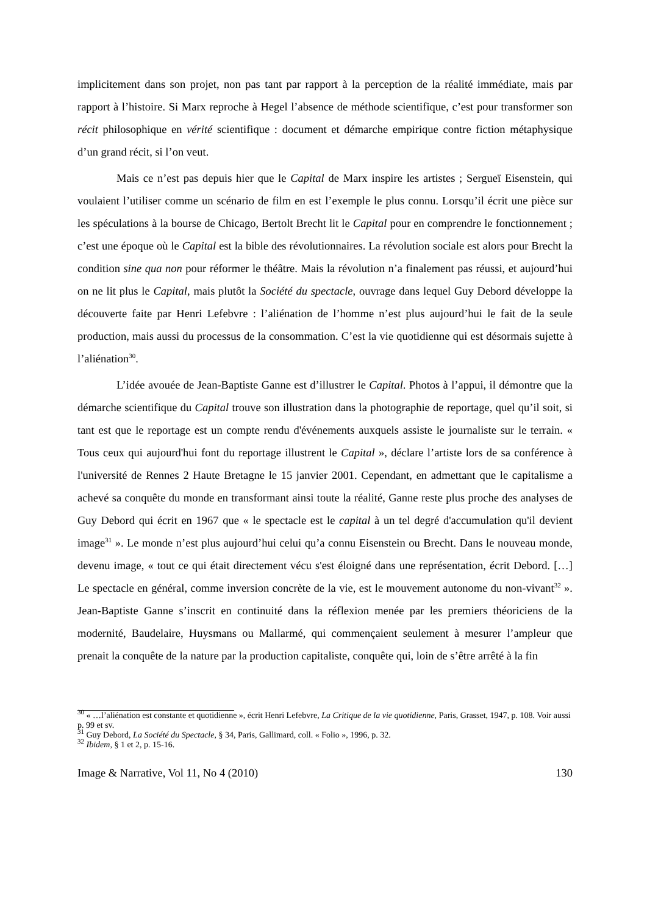implicitement dans son projet, non pas tant par rapport à la perception de la réalité immédiate, mais par rapport à l’histoire. Si Marx reproche à Hegel l’absence de méthode scientifique, c’est pour transformer son récit philosophique en vérité scientifique : document et démarche empirique contre fiction métaphysique d’un grand récit, si l’on veut.
Mais ce n’est pas depuis hier que le Capital de Marx inspire les artistes ; Sergueï Eisenstein, qui voulaient l’utiliser comme un scénario de film en est l’exemple le plus connu. Lorsqu’il écrit une pièce sur les spéculations à la bourse de Chicago, Bertolt Brecht lit le Capital pour en comprendre le fonctionnement ; c’est une époque où le Capital est la bible des révolutionnaires. La révolution sociale est alors pour Brecht la condition sine qua non pour réformer le théâtre. Mais la révolution n’a finalement pas réussi, et aujourd’hui on ne lit plus le Capital, mais plutôt la Société du spectacle, ouvrage dans lequel Guy Debord développe la découverte faite par Henri Lefebvre : l’aliénation de l’homme n’est plus aujourd’hui le fait de la seule production, mais aussi du processus de la consommation. C’est la vie quotidienne qui est désormais sujette à l’aliénation<sup>30</sup>.
L’idée avouée de Jean-Baptiste Ganne est d’illustrer le Capital. Photos à l’appui, il démontre que la démarche scientifique du Capital trouve son illustration dans la photographie de reportage, quel qu’il soit, si tant est que le reportage est un compte rendu d'événements auxquels assiste le journaliste sur le terrain. « Tous ceux qui aujourd'hui font du reportage illustrent le Capital », déclare l’artiste lors de sa conférence à l'université de Rennes 2 Haute Bretagne le 15 janvier 2001. Cependant, en admettant que le capitalisme a achevé sa conquête du monde en transformant ainsi toute la réalité, Ganne reste plus proche des analyses de Guy Debord qui écrit en 1967 que « le spectacle est le capital à un tel degré d'accumulation qu'il devient image<sup>31</sup> ». Le monde n’est plus aujourd’hui celui qu’a connu Eisenstein ou Brecht. Dans le nouveau monde, devenu image, « tout ce qui était directement vécu s'est éloigné dans une représentation, écrit Debord. […] Le spectacle en général, comme inversion concrète de la vie, est le mouvement autonome du non-vivant<sup>32</sup> ». Jean-Baptiste Ganne s’inscrit en continuité dans la réflexion menée par les premiers théoriciens de la modernité, Baudelaire, Huysmans ou Mallarmé, qui commençaient seulement à mesurer l’ampleur que prenait la conquête de la nature par la production capitaliste, conquête qui, loin de s’être arrêté à la fin
<sup>30</sup> « …l’aliénation est constante et quotidienne », écrit Henri Lefebvre, La Critique de la vie quotidienne, Paris, Grasset, 1947, p. 108. Voir aussi p. 99 et sv.
<sup>31</sup> Guy Debord, La Société du Spectacle, § 34, Paris, Gallimard, coll. « Folio », 1996, p. 32.
<sup>32</sup> Ibidem, § 1 et 2, p. 15-16.
Image & Narrative, Vol 11, No 4 (2010) 130